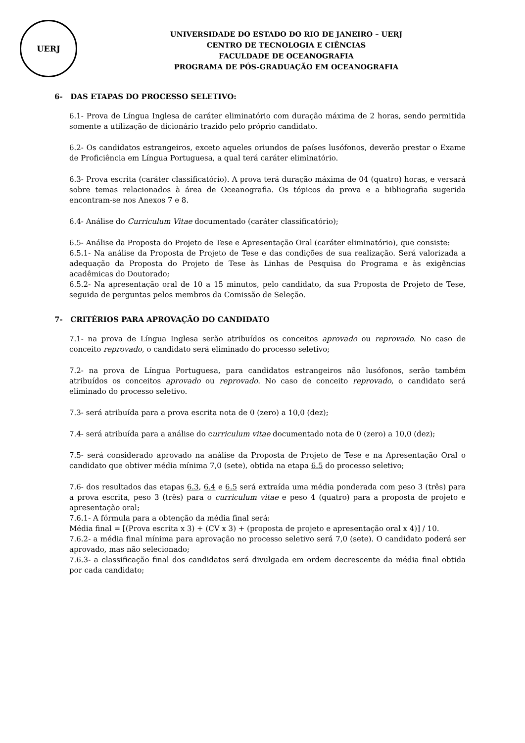UERJ
UNIVERSIDADE DO ESTADO DO RIO DE JANEIRO – UERJ
CENTRO DE TECNOLOGIA E CIÊNCIAS
FACULDADE DE OCEANOGRAFIA
PROGRAMA DE PÓS-GRADUAÇÃO EM OCEANOGRAFIA
6- DAS ETAPAS DO PROCESSO SELETIVO:
6.1- Prova de Língua Inglesa de caráter eliminatório com duração máxima de 2 horas, sendo permitida somente a utilização de dicionário trazido pelo próprio candidato.
6.2- Os candidatos estrangeiros, exceto aqueles oriundos de países lusófonos, deverão prestar o Exame de Proficiência em Língua Portuguesa, a qual terá caráter eliminatório.
6.3- Prova escrita (caráter classificatório). A prova terá duração máxima de 04 (quatro) horas, e versará sobre temas relacionados à área de Oceanografia. Os tópicos da prova e a bibliografia sugerida encontram-se nos Anexos 7 e 8.
6.4- Análise do Curriculum Vitae documentado (caráter classificatório);
6.5- Análise da Proposta do Projeto de Tese e Apresentação Oral (caráter eliminatório), que consiste:
6.5.1- Na análise da Proposta de Projeto de Tese e das condições de sua realização. Será valorizada a adequação da Proposta do Projeto de Tese às Linhas de Pesquisa do Programa e às exigências acadêmicas do Doutorado;
6.5.2- Na apresentação oral de 10 a 15 minutos, pelo candidato, da sua Proposta de Projeto de Tese, seguida de perguntas pelos membros da Comissão de Seleção.
7- CRITÉRIOS PARA APROVAÇÃO DO CANDIDATO
7.1- na prova de Língua Inglesa serão atribuídos os conceitos aprovado ou reprovado. No caso de conceito reprovado, o candidato será eliminado do processo seletivo;
7.2- na prova de Língua Portuguesa, para candidatos estrangeiros não lusófonos, serão também atribuídos os conceitos aprovado ou reprovado. No caso de conceito reprovado, o candidato será eliminado do processo seletivo.
7.3- será atribuída para a prova escrita nota de 0 (zero) a 10,0 (dez);
7.4- será atribuída para a análise do curriculum vitae documentado nota de 0 (zero) a 10,0 (dez);
7.5- será considerado aprovado na análise da Proposta de Projeto de Tese e na Apresentação Oral o candidato que obtiver média mínima 7,0 (sete), obtida na etapa 6.5 do processo seletivo;
7.6- dos resultados das etapas 6.3, 6.4 e 6.5 será extraída uma média ponderada com peso 3 (três) para a prova escrita, peso 3 (três) para o curriculum vitae e peso 4 (quatro) para a proposta de projeto e apresentação oral;
7.6.1- A fórmula para a obtenção da média final será:
Média final = [(Prova escrita x 3) + (CV x 3) + (proposta de projeto e apresentação oral x 4)] / 10.
7.6.2- a média final mínima para aprovação no processo seletivo será 7,0 (sete). O candidato poderá ser aprovado, mas não selecionado;
7.6.3- a classificação final dos candidatos será divulgada em ordem decrescente da média final obtida por cada candidato;